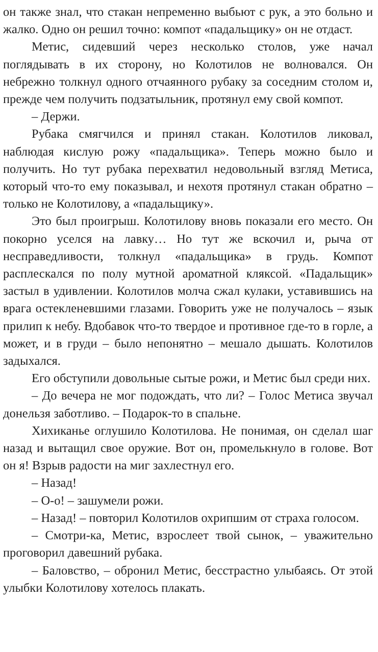он также знал, что стакан непременно выбьют с рук, а это больно и жалко. Одно он решил точно: компот «падальщику» он не отдаст.
Метис, сидевший через несколько столов, уже начал поглядывать в их сторону, но Колотилов не волновался. Он небрежно толкнул одного отчаянного рубаку за соседним столом и, прежде чем получить подзатыльник, протянул ему свой компот.
– Держи.
Рубака смягчился и принял стакан. Колотилов ликовал, наблюдая кислую рожу «падальщика». Теперь можно было и получить. Но тут рубака перехватил недовольный взгляд Метиса, который что-то ему показывал, и нехотя протянул стакан обратно – только не Колотилову, а «падальщику».
Это был проигрыш. Колотилову вновь показали его место. Он покорно уселся на лавку… Но тут же вскочил и, рыча от несправедливости, толкнул «падальщика» в грудь. Компот расплескался по полу мутной ароматной кляксой. «Падальщик» застыл в удивлении. Колотилов молча сжал кулаки, уставившись на врага остекленевшими глазами. Говорить уже не получалось – язык прилип к небу. Вдобавок что-то твердое и противное где-то в горле, а может, и в груди – было непонятно – мешало дышать. Колотилов задыхался.
Его обступили довольные сытые рожи, и Метис был среди них.
– До вечера не мог подождать, что ли? – Голос Метиса звучал донельзя заботливо. – Подарок-то в спальне.
Хихиканье оглушило Колотилова. Не понимая, он сделал шаг назад и вытащил свое оружие. Вот он, промелькнуло в голове. Вот он я! Взрыв радости на миг захлестнул его.
– Назад!
– О-о! – зашумели рожи.
– Назад! – повторил Колотилов охрипшим от страха голосом.
– Смотри-ка, Метис, взрослеет твой сынок, – уважительно проговорил давешний рубака.
– Баловство, – обронил Метис, бесстрастно улыбаясь. От этой улыбки Колотилову хотелось плакать.